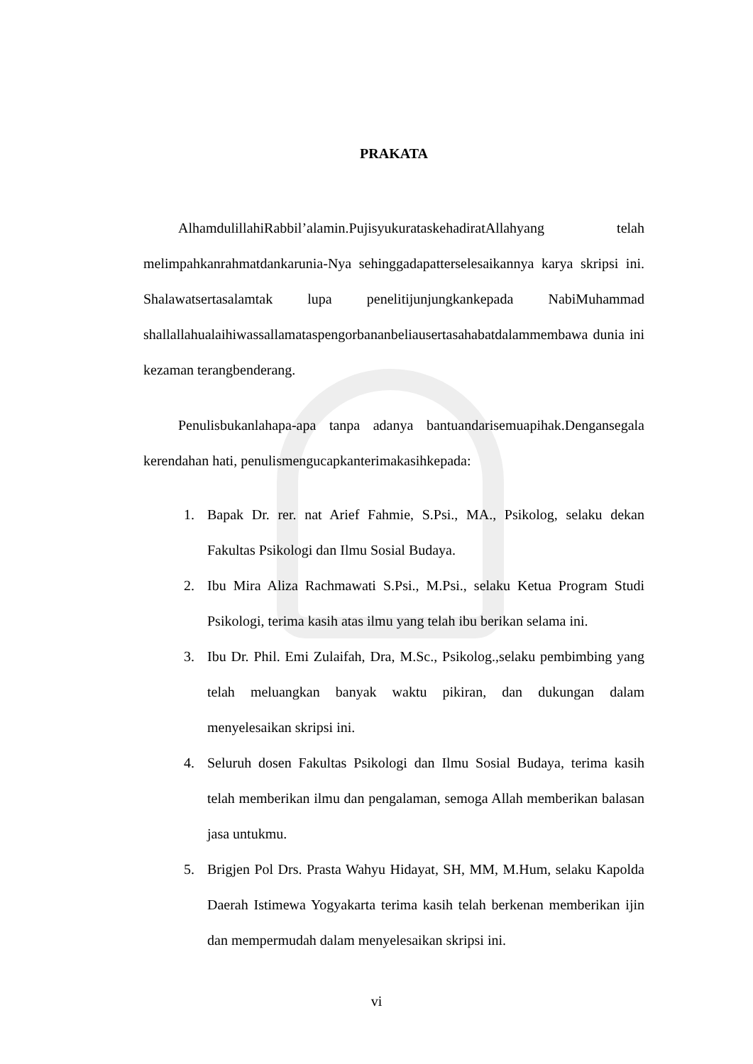PRAKATA
AlhamdulillahiRabbil’alamin.PujisyukurataskehadiratAllahyang telah melimpahkanrahmatdankarunia-Nya sehinggadapatterselesaikannya karya skripsi ini. Shalawatsertasalamtak lupa penelitijunjungkankepada NabiMuhammad shallallahualaihiwassallamataspengorbananbeliausertasahabatdalammembawa dunia ini kezaman terangbenderang.
Penulisbukanlahapa-apa tanpa adanya bantuandarisemuapihak.Dengansegala kerendahan hati, penulismengucapkanterimakasihkepada:
1. Bapak Dr. rer. nat Arief Fahmie, S.Psi., MA., Psikolog, selaku dekan Fakultas Psikologi dan Ilmu Sosial Budaya.
2. Ibu Mira Aliza Rachmawati S.Psi., M.Psi., selaku Ketua Program Studi Psikologi, terima kasih atas ilmu yang telah ibu berikan selama ini.
3. Ibu Dr. Phil. Emi Zulaifah, Dra, M.Sc., Psikolog.,selaku pembimbing yang telah meluangkan banyak waktu pikiran, dan dukungan dalam menyelesaikan skripsi ini.
4. Seluruh dosen Fakultas Psikologi dan Ilmu Sosial Budaya, terima kasih telah memberikan ilmu dan pengalaman, semoga Allah memberikan balasan jasa untukmu.
5. Brigjen Pol Drs. Prasta Wahyu Hidayat, SH, MM, M.Hum, selaku Kapolda Daerah Istimewa Yogyakarta terima kasih telah berkenan memberikan ijin dan mempermudah dalam menyelesaikan skripsi ini.
vi